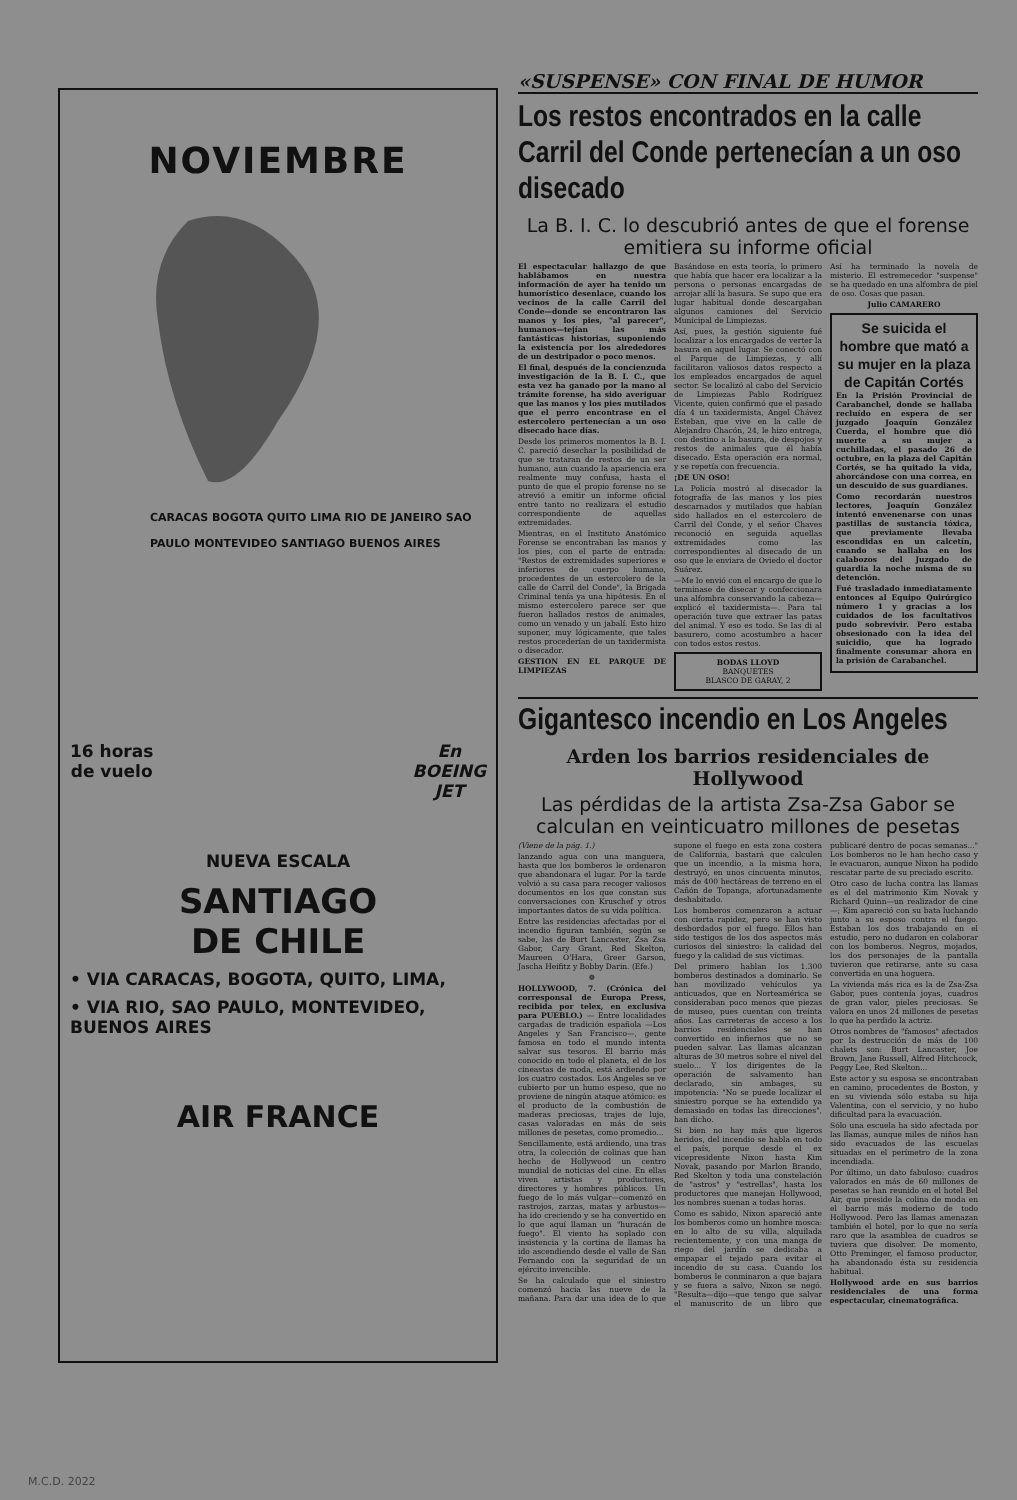NOVIEMBRE
CARACAS BOGOTA QUITO LIMA RIO DE JANEIRO SAO PAULO MONTEVIDEO SANTIAGO BUENOS AIRES
16 horas
de vuelo
En
BOEING
JET
NUEVA ESCALA
SANTIAGO
DE CHILE
• VIA CARACAS, BOGOTA, QUITO, LIMA,
• VIA RIO, SAO PAULO, MONTEVIDEO, BUENOS AIRES
AIR FRANCE
«SUSPENSE» CON FINAL DE HUMOR
Los restos encontrados en la calle Carril del Conde pertenecían a un oso disecado
La B. I. C. lo descubrió antes de que el forense emitiera su informe oficial
El espectacular hallazgo de que hablábamos en nuestra información de ayer ha tenido un humorístico desenlace, cuando los vecinos de la calle Carril del Conde—donde se encontraron las manos y los pies, "al parecer", humanos—tejían las más fantásticas historias, suponiendo la existencia por los alrededores de un destripador o poco menos.
El final, después de la concienzuda investigación de la B. I. C., que esta vez ha ganado por la mano al trámite forense, ha sido averiguar que las manos y los pies mutilados que el perro encontrase en el estercolero pertenecían a un oso disecado hace días.
Desde los primeros momentos la B. I. C. pareció desechar la posibilidad de que se trataran de restos de un ser humano, aun cuando la apariencia era realmente muy confusa, hasta el punto de que el propio forense no se atrevió a emitir un informe oficial entre tanto no realizara el estudio correspondiente de aquellas extremidades.
Mientras, en el Instituto Anatómico Forense se encontraban las manos y los pies, con el parte de entrada: "Restos de extremidades superiores e inferiores de cuerpo humano, procedentes de un estercolero de la calle de Carril del Conde", la Brigada Criminal tenía ya una hipótesis. En el mismo estercolero parece ser que fueron hallados restos de animales, como un venado y un jabalí. Esto hizo suponer, muy lógicamente, que tales restos procederían de un taxidermista o disecador.
GESTION EN EL PARQUE DE LIMPIEZAS
Basándose en esta teoría, lo primero que había que hacer era localizar a la persona o personas encargadas de arrojar allí la basura. Se supo que era lugar habitual donde descargaban algunos camiones del Servicio Municipal de Limpiezas.
Así, pues, la gestión siguiente fué localizar a los encargados de verter la basura en aquel lugar. Se conectó con el Parque de Limpiezas, y allí facilitaron valiosos datos respecto a los empleados encargados de aquel sector. Se localizó al cabo del Servicio de Limpiezas Pablo Rodríguez Vicente, quien confirmó que el pasado día 4 un taxidermista, Angel Chávez Esteban, que vive en la calle de Alejandro Chacón, 24, le hizo entrega, con destino a la basura, de despojos y restos de animales que él había disecado. Esta operación era normal, y se repetía con frecuencia.
¡DE UN OSO!
La Policía mostró al disecador la fotografía de las manos y los pies descarnados y mutilados que habían sido hallados en el estercolero de Carril del Conde, y el señor Chaves reconoció en seguida aquellas extremidades como las correspondientes al disecado de un oso que le enviara de Oviedo el doctor Suárez.
—Me lo envió con el encargo de que lo terminase de disecar y confeccionara una alfombra conservando la cabeza—explicó el taxidermista—. Para tal operación tuve que extraer las patas del animal. Y eso es todo. Se las di al basurero, como acostumbro a hacer con todos estos restos.
BODAS LLOYD
BANQUETES
BLASCO DE GARAY, 2
Así ha terminado la novela de misterio. El estremecedor "suspense" se ha quedado en una alfombra de piel de oso. Cosas que pasan.
Julio CAMARERO
Se suicida el hombre que mató a su mujer en la plaza de Capitán Cortés
En la Prisión Provincial de Carabanchel, donde se hallaba recluído en espera de ser juzgado Joaquín González Cuerda, el hombre que dió muerte a su mujer a cuchilladas, el pasado 26 de octubre, en la plaza del Capitán Cortés, se ha quitado la vida, ahorcándose con una correa, en un descuido de sus guardianes.
Como recordarán nuestros lectores, Joaquín González intentó envenenarse con unas pastillas de sustancia tóxica, que previamente llevaba escondidas en un calcetín, cuando se hallaba en los calabozos del Juzgado de guardia la noche misma de su detención.
Fué trasladado inmediatamente entonces al Equipo Quirúrgico número 1 y gracias a los cuidados de los facultativos pudo sobrevivir. Pero estaba obsesionado con la idea del suicidio, que ha logrado finalmente consumar ahora en la prisión de Carabanchel.
Gigantesco incendio en Los Angeles
Arden los barrios residenciales de Hollywood
Las pérdidas de la artista Zsa-Zsa Gabor se calculan en veinticuatro millones de pesetas
(Viene de la pág. 1.)
lanzando agua con una manguera, hasta que los bomberos le ordenaron que abandonara el lugar. Por la tarde volvió a su casa para recoger valiosos documentos en los que constan sus conversaciones con Kruschef y otros importantes datos de su vida política.
Entre las residencias afectadas por el incendio figuran también, según se sabe, las de Burt Lancaster, Zsa Zsa Gabor, Cary Grant, Red Skelton, Maureen O'Hara, Greer Garson, Jascha Heifitz y Bobby Darin. (Efe.)
❁
HOLLYWOOD, 7. (Crónica del corresponsal de Europa Press, recibida por telex, en exclusiva para PUEBLO.) — Entre localidades cargadas de tradición española —Los Angeles y San Francisco—, gente famosa en todo el mundo intenta salvar sus tesoros. El barrio más conocido en todo el planeta, el de los cineastas de moda, está ardiendo por los cuatro costados. Los Angeles se ve cubierto por un humo espeso, que no proviene de ningún ataque atómico: es el producto de la combustión de maderas preciosas, trajes de lujo, casas valoradas en más de seis millones de pesetas, como promedio...
Sencillamente, está ardiendo, una tras otra, la colección de colinas que han hecho de Hollywood un centro mundial de noticias del cine. En ellas viven artistas y productores, directores y hombres públicos. Un fuego de lo más vulgar—comenzó en rastrojos, zarzas, matas y arbustos—ha ido creciendo y se ha convertido en lo que aquí llaman un "huracán de fuego". El viento ha soplado con insistencia y la cortina de llamas ha ido ascendiendo desde el valle de San Fernando con la seguridad de un ejército invencible.
Se ha calculado que el siniestro comenzó hacia las nueve de la mañana. Para dar una idea de lo que supone el fuego en esta zona costera de California, bastará que calculen que un incendio, a la misma hora, destruyó, en unos cincuenta minutos, más de 400 hectáreas de terreno en el Cañón de Topanga, afortunadamente deshabitado.
Los bomberos comenzaron a actuar con cierta rapidez, pero se han visto desbordados por el fuego. Ellos han sido testigos de los dos aspectos más curiosos del siniestro: la calidad del fuego y la calidad de sus víctimas.
Del primero hablan los 1.300 bomberos destinados a dominarlo. Se han movilizado vehículos ya anticuados, que en Norteamérica se consideraban poco menos que piezas de museo, pues cuentan con treinta años. Las carreteras de acceso a los barrios residenciales se han convertido en infiernos que no se pueden salvar. Las llamas alcanzan alturas de 30 metros sobre el nivel del suelo... Y los dirigentes de la operación de salvamento han declarado, sin ambages, su impotencia: "No se puede localizar el siniestro porque se ha extendido ya demasiado en todas las direcciones", han dicho.
Si bien no hay más que ligeros heridos, del incendio se habla en todo el país, porque desde el ex vicepresidente Nixon hasta Kim Novak, pasando por Marlon Brando, Red Skelton y toda una constelación de "astros" y "estrellas", hasta los productores que manejan Hollywood, los nombres suenan a todas horas.
Como es sabido, Nixon apareció ante los bomberos como un hombre mosca: en lo alto de su villa, alquilada recientemente, y con una manga de riego del jardín se dedicaba a empapar el tejado para evitar el incendio de su casa. Cuando los bomberos le conminaron a que bajara y se fuera a salvo, Nixon se negó. "Resulta—dijo—que tengo que salvar el manuscrito de un libro que publicaré dentro de pocas semanas..." Los bomberos no le han hecho caso y le evacuaron, aunque Nixon ha podido rescatar parte de su preciado escrito.
Otro caso de lucha contra las llamas es el del matrimonio Kim Novak y Richard Quinn—un realizador de cine—; Kim apareció con su bata luchando junto a su esposo contra el fuego. Estaban los dos trabajando en el estudio, pero no dudaron en colaborar con los bomberos. Negros, mojados, los dos personajes de la pantalla tuvieron que retirarse, ante su casa convertida en una hoguera.
La vivienda más rica es la de Zsa-Zsa Gabor, pues contenía joyas, cuadros de gran valor, pieles preciosas. Se valora en unos 24 millones de pesetas lo que ha perdido la actriz.
Otros nombres de "famosos" afectados por la destrucción de más de 100 chalets son: Burt Lancaster, Joe Brown, Jane Russell, Alfred Hitchcock, Peggy Lee, Red Skelton...
Este actor y su esposa se encontraban en camino, procedentes de Boston, y en su vivienda sólo estaba su hija Valentina, con el servicio, y no hubo dificultad para la evacuación.
Sólo una escuela ha sido afectada por las llamas, aunque miles de niños han sido evacuados de las escuelas situadas en el perímetro de la zona incendiada.
Por último, un dato fabuloso: cuadros valorados en más de 60 millones de pesetas se han reunido en el hotel Bel Air, que preside la colina de moda en el barrio más moderno de todo Hollywood. Pero las llamas amenazan también el hotel, por lo que no sería raro que la asamblea de cuadros se tuviera que disolver. De momento, Otto Preminger, el famoso productor, ha abandonado ésta su residencia habitual.
Hollywood arde en sus barrios residenciales de una forma espectacular, cinematográfica.
M.C.D. 2022